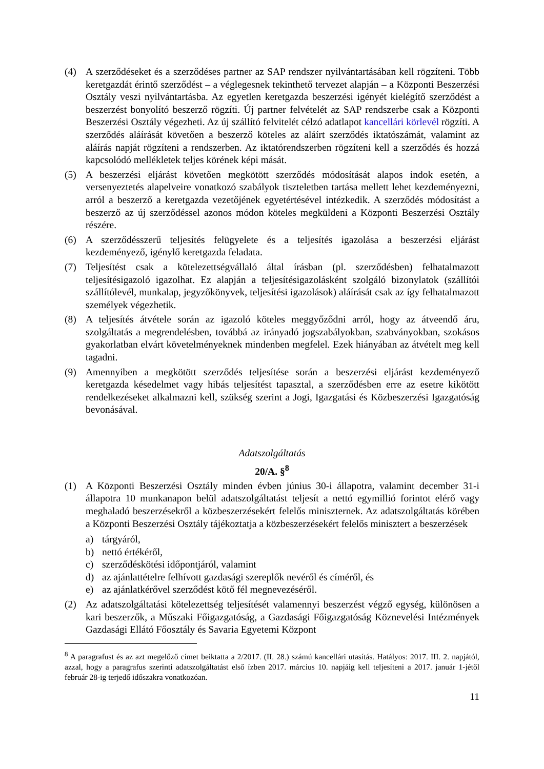(4) A szerződéseket és a szerződéses partner az SAP rendszer nyilvántartásában kell rögzíteni. Több keretgazdát érintő szerződést – a véglegesnek tekinthető tervezet alapján – a Központi Beszerzési Osztály veszi nyilvántartásba. Az egyetlen keretgazda beszerzési igényét kielégítő szerződést a beszerzést bonyolító beszerző rögzíti. Új partner felvételét az SAP rendszerbe csak a Központi Beszerzési Osztály végezheti. Az új szállító felvitelét célzó adatlapot kancellári körlevél rögzíti. A szerződés aláírását követően a beszerző köteles az aláírt szerződés iktatószámát, valamint az aláírás napját rögzíteni a rendszerben. Az iktatórendszerben rögzíteni kell a szerződés és hozzá kapcsolódó mellékletek teljes körének képi mását.
(5) A beszerzési eljárást követően megkötött szerződés módosítását alapos indok esetén, a versenyeztetés alapelveire vonatkozó szabályok tiszteletben tartása mellett lehet kezdeményezni, arról a beszerző a keretgazda vezetőjének egyetértésével intézkedik. A szerződés módosítást a beszerző az új szerződéssel azonos módon köteles megküldeni a Központi Beszerzési Osztály részére.
(6) A szerződésszerű teljesítés felügyelete és a teljesítés igazolása a beszerzési eljárást kezdeményező, igénylő keretgazda feladata.
(7) Teljesítést csak a kötelezettségvállaló által írásban (pl. szerződésben) felhatalmazott teljesítésigazoló igazolhat. Ez alapján a teljesítésigazolásként szolgáló bizonylatok (szállítói szállítólevél, munkalap, jegyzőkönyvek, teljesítési igazolások) aláírását csak az így felhatalmazott személyek végezhetik.
(8) A teljesítés átvétele során az igazoló köteles meggyőződni arról, hogy az átveendő áru, szolgáltatás a megrendelésben, továbbá az irányadó jogszabályokban, szabványokban, szokásos gyakorlatban elvárt követelményeknek mindenben megfelel. Ezek hiányában az átvételt meg kell tagadni.
(9) Amennyiben a megkötött szerződés teljesítése során a beszerzési eljárást kezdeményező keretgazda késedelmet vagy hibás teljesítést tapasztal, a szerződésben erre az esetre kikötött rendelkezéseket alkalmazni kell, szükség szerint a Jogi, Igazgatási és Közbeszerzési Igazgatóság bevonásával.
Adatszolgáltatás
20/A. §<sup>8</sup>
(1) A Központi Beszerzési Osztály minden évben június 30-i állapotra, valamint december 31-i állapotra 10 munkanapon belül adatszolgáltatást teljesít a nettó egymillió forintot elérő vagy meghaladó beszerzésekről a közbeszerzésekért felelős miniszternek. Az adatszolgáltatás körében a Központi Beszerzési Osztály tájékoztatja a közbeszerzésekért felelős minisztert a beszerzések
a) tárgyáról,
b) nettó értékéről,
c) szerződéskötési időpontjáról, valamint
d) az ajánlattételre felhívott gazdasági szereplők nevéről és címéről, és
e) az ajánlatkérővel szerződést kötő fél megnevezéséről.
(2) Az adatszolgáltatási kötelezettség teljesítését valamennyi beszerzést végző egység, különösen a kari beszerzők, a Műszaki Főigazgatóság, a Gazdasági Főigazgatóság Köznevelési Intézmények Gazdasági Ellátó Főosztály és Savaria Egyetemi Központ
<sup>8</sup> A paragrafust és az azt megelőző címet beiktatta a 2/2017. (II. 28.) számú kancellári utasítás. Hatályos: 2017. III. 2. napjától, azzal, hogy a paragrafus szerinti adatszolgáltatást első ízben 2017. március 10. napjáig kell teljesíteni a 2017. január 1-jétől február 28-ig terjedő időszakra vonatkozóan.
11